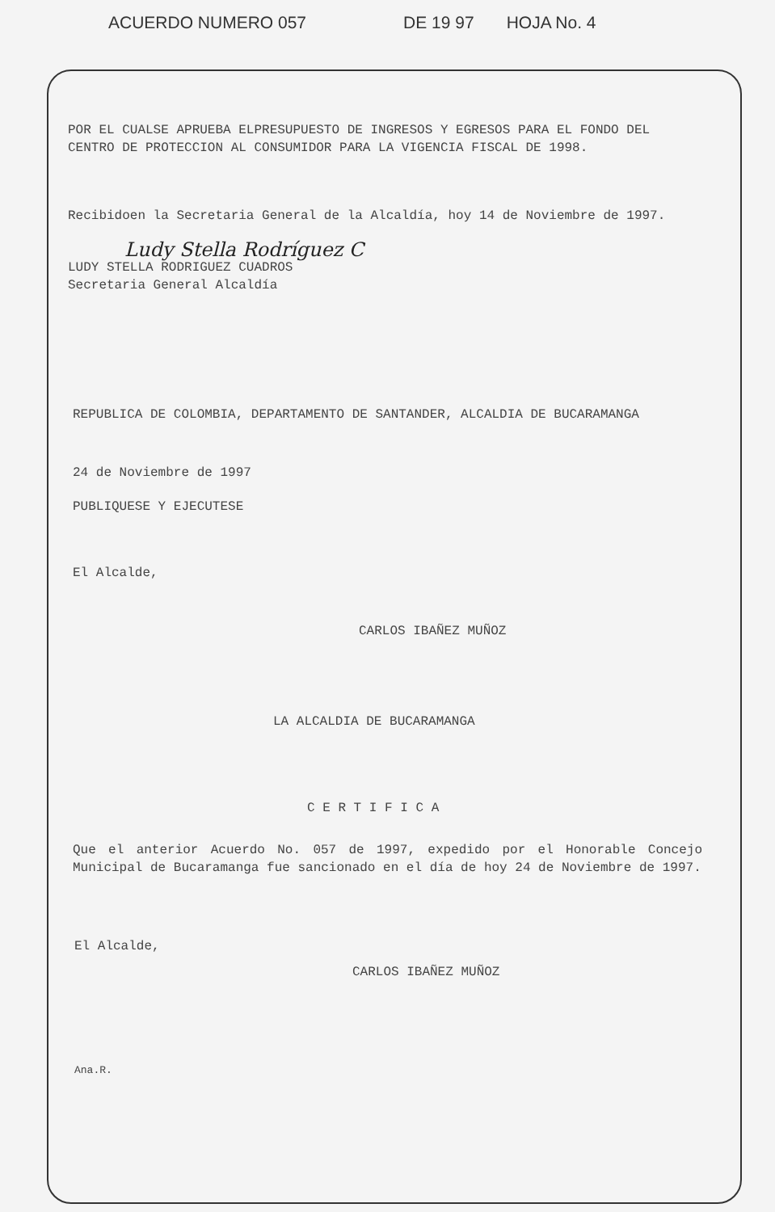ACUERDO NUMERO 057 DE 19 97 HOJA No. 4
POR EL CUALSE APRUEBA ELPRESUPUESTO DE INGRESOS Y EGRESOS PARA EL FONDO DEL CENTRO DE PROTECCION AL CONSUMIDOR PARA LA VIGENCIA FISCAL DE 1998.
Recibidoen la Secretaria General de la Alcaldía, hoy 14 de Noviembre de 1997.
Ludy Stella Rodríguez C
LUDY STELLA RODRIGUEZ CUADROS
Secretaria General Alcaldía
REPUBLICA DE COLOMBIA, DEPARTAMENTO DE SANTANDER, ALCALDIA DE BUCARAMANGA
24 de Noviembre de 1997
PUBLIQUESE Y EJECUTESE
El Alcalde,
CARLOS IBAÑEZ MUÑOZ
LA ALCALDIA DE BUCARAMANGA
C E R T I F I C A
Que el anterior Acuerdo No. 057 de 1997, expedido por el Honorable Concejo Municipal de Bucaramanga fue sancionado en el día de hoy 24 de Noviembre de 1997.
El Alcalde,
CARLOS IBAÑEZ MUÑOZ
Ana.R.